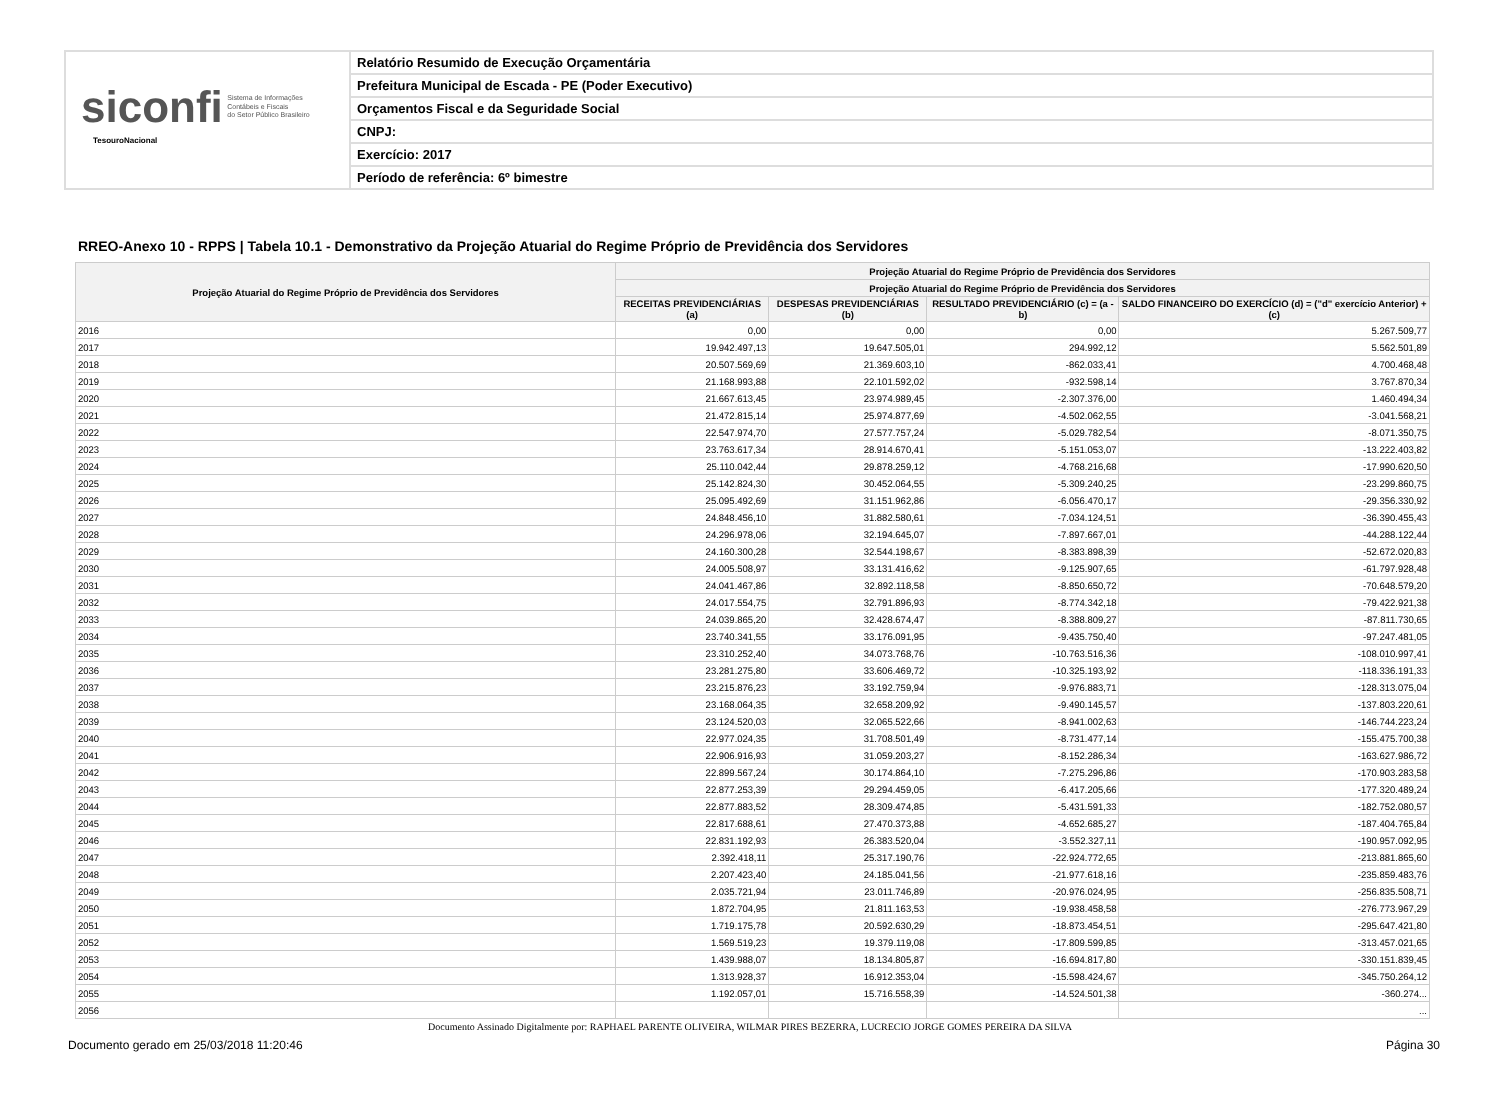siconfi Sistema de Informações
Contábeis e Fiscais
do Setor Público Brasileiro
TesouroNacional
Relatório Resumido de Execução Orçamentária
Prefeitura Municipal de Escada - PE (Poder Executivo)
Orçamentos Fiscal e da Seguridade Social
CNPJ:
Exercício: 2017
Período de referência: 6º bimestre
RREO-Anexo 10 - RPPS | Tabela 10.1 - Demonstrativo da Projeção Atuarial do Regime Próprio de Previdência dos Servidores
| Projeção Atuarial do Regime Próprio de Previdência dos Servidores | Projeção Atuarial do Regime Próprio de Previdência dos Servidores | | | |
| --- | --- | --- | --- | --- |
| | Projeção Atuarial do Regime Próprio de Previdência dos Servidores | | | |
| | RECEITAS PREVIDENCIÁRIAS (a) | DESPESAS PREVIDENCIÁRIAS (b) | RESULTADO PREVIDENCIÁRIO (c) = (a - b) | SALDO FINANCEIRO DO EXERCÍCIO (d) = ("d" exercício Anterior) + (c) |
| 2016 | 0,00 | 0,00 | 0,00 | 5.267.509,77 |
| 2017 | 19.942.497,13 | 19.647.505,01 | 294.992,12 | 5.562.501,89 |
| 2018 | 20.507.569,69 | 21.369.603,10 | -862.033,41 | 4.700.468,48 |
| 2019 | 21.168.993,88 | 22.101.592,02 | -932.598,14 | 3.767.870,34 |
| 2020 | 21.667.613,45 | 23.974.989,45 | -2.307.376,00 | 1.460.494,34 |
| 2021 | 21.472.815,14 | 25.974.877,69 | -4.502.062,55 | -3.041.568,21 |
| 2022 | 22.547.974,70 | 27.577.757,24 | -5.029.782,54 | -8.071.350,75 |
| 2023 | 23.763.617,34 | 28.914.670,41 | -5.151.053,07 | -13.222.403,82 |
| 2024 | 25.110.042,44 | 29.878.259,12 | -4.768.216,68 | -17.990.620,50 |
| 2025 | 25.142.824,30 | 30.452.064,55 | -5.309.240,25 | -23.299.860,75 |
| 2026 | 25.095.492,69 | 31.151.962,86 | -6.056.470,17 | -29.356.330,92 |
| 2027 | 24.848.456,10 | 31.882.580,61 | -7.034.124,51 | -36.390.455,43 |
| 2028 | 24.296.978,06 | 32.194.645,07 | -7.897.667,01 | -44.288.122,44 |
| 2029 | 24.160.300,28 | 32.544.198,67 | -8.383.898,39 | -52.672.020,83 |
| 2030 | 24.005.508,97 | 33.131.416,62 | -9.125.907,65 | -61.797.928,48 |
| 2031 | 24.041.467,86 | 32.892.118,58 | -8.850.650,72 | -70.648.579,20 |
| 2032 | 24.017.554,75 | 32.791.896,93 | -8.774.342,18 | -79.422.921,38 |
| 2033 | 24.039.865,20 | 32.428.674,47 | -8.388.809,27 | -87.811.730,65 |
| 2034 | 23.740.341,55 | 33.176.091,95 | -9.435.750,40 | -97.247.481,05 |
| 2035 | 23.310.252,40 | 34.073.768,76 | -10.763.516,36 | -108.010.997,41 |
| 2036 | 23.281.275,80 | 33.606.469,72 | -10.325.193,92 | -118.336.191,33 |
| 2037 | 23.215.876,23 | 33.192.759,94 | -9.976.883,71 | -128.313.075,04 |
| 2038 | 23.168.064,35 | 32.658.209,92 | -9.490.145,57 | -137.803.220,61 |
| 2039 | 23.124.520,03 | 32.065.522,66 | -8.941.002,63 | -146.744.223,24 |
| 2040 | 22.977.024,35 | 31.708.501,49 | -8.731.477,14 | -155.475.700,38 |
| 2041 | 22.906.916,93 | 31.059.203,27 | -8.152.286,34 | -163.627.986,72 |
| 2042 | 22.899.567,24 | 30.174.864,10 | -7.275.296,86 | -170.903.283,58 |
| 2043 | 22.877.253,39 | 29.294.459,05 | -6.417.205,66 | -177.320.489,24 |
| 2044 | 22.877.883,52 | 28.309.474,85 | -5.431.591,33 | -182.752.080,57 |
| 2045 | 22.817.688,61 | 27.470.373,88 | -4.652.685,27 | -187.404.765,84 |
| 2046 | 22.831.192,93 | 26.383.520,04 | -3.552.327,11 | -190.957.092,95 |
| 2047 | 2.392.418,11 | 25.317.190,76 | -22.924.772,65 | -213.881.865,60 |
| 2048 | 2.207.423,40 | 24.185.041,56 | -21.977.618,16 | -235.859.483,76 |
| 2049 | 2.035.721,94 | 23.011.746,89 | -20.976.024,95 | -256.835.508,71 |
| 2050 | 1.872.704,95 | 21.811.163,53 | -19.938.458,58 | -276.773.967,29 |
| 2051 | 1.719.175,78 | 20.592.630,29 | -18.873.454,51 | -295.647.421,80 |
| 2052 | 1.569.519,23 | 19.379.119,08 | -17.809.599,85 | -313.457.021,65 |
| 2053 | 1.439.988,07 | 18.134.805,87 | -16.694.817,80 | -330.151.839,45 |
| 2054 | 1.313.928,37 | 16.912.353,04 | -15.598.424,67 | -345.750.264,12 |
| 2055 | 1.192.057,01 | 15.716.558,39 | -14.524.501,38 | -360.274... |
| 2056 | | | | ... |
Documento Assinado Digitalmente por: RAPHAEL PARENTE OLIVEIRA, WILMAR PIRES BEZERRA, LUCRECIO JORGE GOMES PEREIRA DA SILVA
Documento gerado em 25/03/2018 11:20:46 Página 30